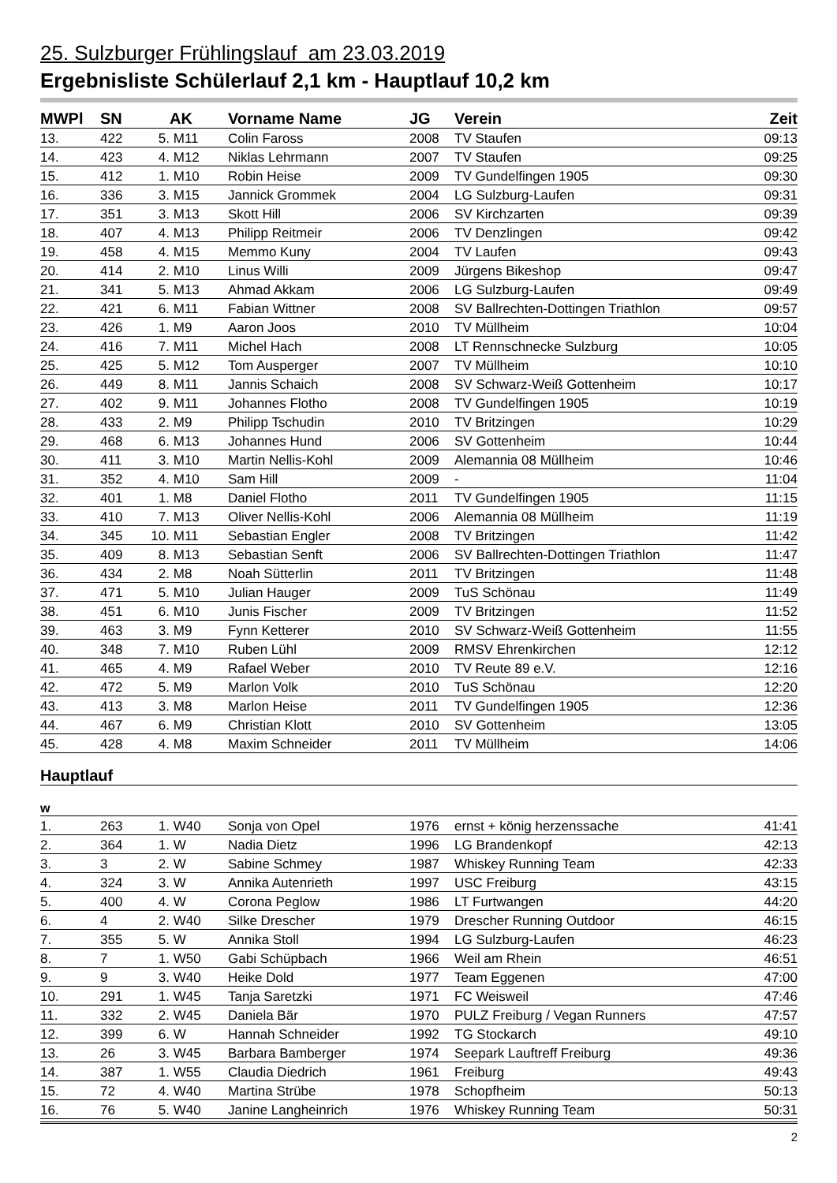25. Sulzburger Frühlingslauf am 23.03.2019
Ergebnisliste Schülerlauf 2,1 km - Hauptlauf 10,2 km
| MWPl | SN | | AK | Vorname Name | JG | Verein | Zeit |
| --- | --- | --- | --- | --- | --- | --- | --- |
| 13. | 422 | 5. | M11 | Colin Faross | 2008 | TV Staufen | 09:13 |
| 14. | 423 | 4. | M12 | Niklas Lehrmann | 2007 | TV Staufen | 09:25 |
| 15. | 412 | 1. | M10 | Robin Heise | 2009 | TV Gundelfingen 1905 | 09:30 |
| 16. | 336 | 3. | M15 | Jannick Grommek | 2004 | LG Sulzburg-Laufen | 09:31 |
| 17. | 351 | 3. | M13 | Skott Hill | 2006 | SV Kirchzarten | 09:39 |
| 18. | 407 | 4. | M13 | Philipp Reitmeir | 2006 | TV Denzlingen | 09:42 |
| 19. | 458 | 4. | M15 | Memmo Kuny | 2004 | TV Laufen | 09:43 |
| 20. | 414 | 2. | M10 | Linus Willi | 2009 | Jürgens Bikeshop | 09:47 |
| 21. | 341 | 5. | M13 | Ahmad Akkam | 2006 | LG Sulzburg-Laufen | 09:49 |
| 22. | 421 | 6. | M11 | Fabian Wittner | 2008 | SV Ballrechten-Dottingen Triathlon | 09:57 |
| 23. | 426 | 1. | M9 | Aaron Joos | 2010 | TV Müllheim | 10:04 |
| 24. | 416 | 7. | M11 | Michel Hach | 2008 | LT Rennschnecke Sulzburg | 10:05 |
| 25. | 425 | 5. | M12 | Tom Ausperger | 2007 | TV Müllheim | 10:10 |
| 26. | 449 | 8. | M11 | Jannis Schaich | 2008 | SV Schwarz-Weiß Gottenheim | 10:17 |
| 27. | 402 | 9. | M11 | Johannes Flotho | 2008 | TV Gundelfingen 1905 | 10:19 |
| 28. | 433 | 2. | M9 | Philipp Tschudin | 2010 | TV Britzingen | 10:29 |
| 29. | 468 | 6. | M13 | Johannes Hund | 2006 | SV Gottenheim | 10:44 |
| 30. | 411 | 3. | M10 | Martin Nellis-Kohl | 2009 | Alemannia 08 Müllheim | 10:46 |
| 31. | 352 | 4. | M10 | Sam Hill | 2009 | - | 11:04 |
| 32. | 401 | 1. | M8 | Daniel Flotho | 2011 | TV Gundelfingen 1905 | 11:15 |
| 33. | 410 | 7. | M13 | Oliver Nellis-Kohl | 2006 | Alemannia 08 Müllheim | 11:19 |
| 34. | 345 | 10. | M11 | Sebastian Engler | 2008 | TV Britzingen | 11:42 |
| 35. | 409 | 8. | M13 | Sebastian Senft | 2006 | SV Ballrechten-Dottingen Triathlon | 11:47 |
| 36. | 434 | 2. | M8 | Noah Sütterlin | 2011 | TV Britzingen | 11:48 |
| 37. | 471 | 5. | M10 | Julian Hauger | 2009 | TuS Schönau | 11:49 |
| 38. | 451 | 6. | M10 | Junis Fischer | 2009 | TV Britzingen | 11:52 |
| 39. | 463 | 3. | M9 | Fynn Ketterer | 2010 | SV Schwarz-Weiß Gottenheim | 11:55 |
| 40. | 348 | 7. | M10 | Ruben Lühl | 2009 | RMSV Ehrenkirchen | 12:12 |
| 41. | 465 | 4. | M9 | Rafael Weber | 2010 | TV Reute 89 e.V. | 12:16 |
| 42. | 472 | 5. | M9 | Marlon Volk | 2010 | TuS Schönau | 12:20 |
| 43. | 413 | 3. | M8 | Marlon Heise | 2011 | TV Gundelfingen 1905 | 12:36 |
| 44. | 467 | 6. | M9 | Christian Klott | 2010 | SV Gottenheim | 13:05 |
| 45. | 428 | 4. | M8 | Maxim Schneider | 2011 | TV Müllheim | 14:06 |
| Hauptlauf | | | | | | | |
| w | | | | | | | |
| 1. | 263 | 1. | W40 | Sonja von Opel | 1976 | ernst + könig herzenssache | 41:41 |
| 2. | 364 | 1. | W | Nadia Dietz | 1996 | LG Brandenkopf | 42:13 |
| 3. | 3 | 2. | W | Sabine Schmey | 1987 | Whiskey Running Team | 42:33 |
| 4. | 324 | 3. | W | Annika Autenrieth | 1997 | USC Freiburg | 43:15 |
| 5. | 400 | 4. | W | Corona Peglow | 1986 | LT Furtwangen | 44:20 |
| 6. | 4 | 2. | W40 | Silke Drescher | 1979 | Drescher Running Outdoor | 46:15 |
| 7. | 355 | 5. | W | Annika Stoll | 1994 | LG Sulzburg-Laufen | 46:23 |
| 8. | 7 | 1. | W50 | Gabi Schüpbach | 1966 | Weil am Rhein | 46:51 |
| 9. | 9 | 3. | W40 | Heike Dold | 1977 | Team Eggenen | 47:00 |
| 10. | 291 | 1. | W45 | Tanja Saretzki | 1971 | FC Weisweil | 47:46 |
| 11. | 332 | 2. | W45 | Daniela Bär | 1970 | PULZ Freiburg / Vegan Runners | 47:57 |
| 12. | 399 | 6. | W | Hannah Schneider | 1992 | TG Stockarch | 49:10 |
| 13. | 26 | 3. | W45 | Barbara Bamberger | 1974 | Seepark Lauftreff Freiburg | 49:36 |
| 14. | 387 | 1. | W55 | Claudia Diedrich | 1961 | Freiburg | 49:43 |
| 15. | 72 | 4. | W40 | Martina Strübe | 1978 | Schopfheim | 50:13 |
| 16. | 76 | 5. | W40 | Janine Langheinrich | 1976 | Whiskey Running Team | 50:31 |
2